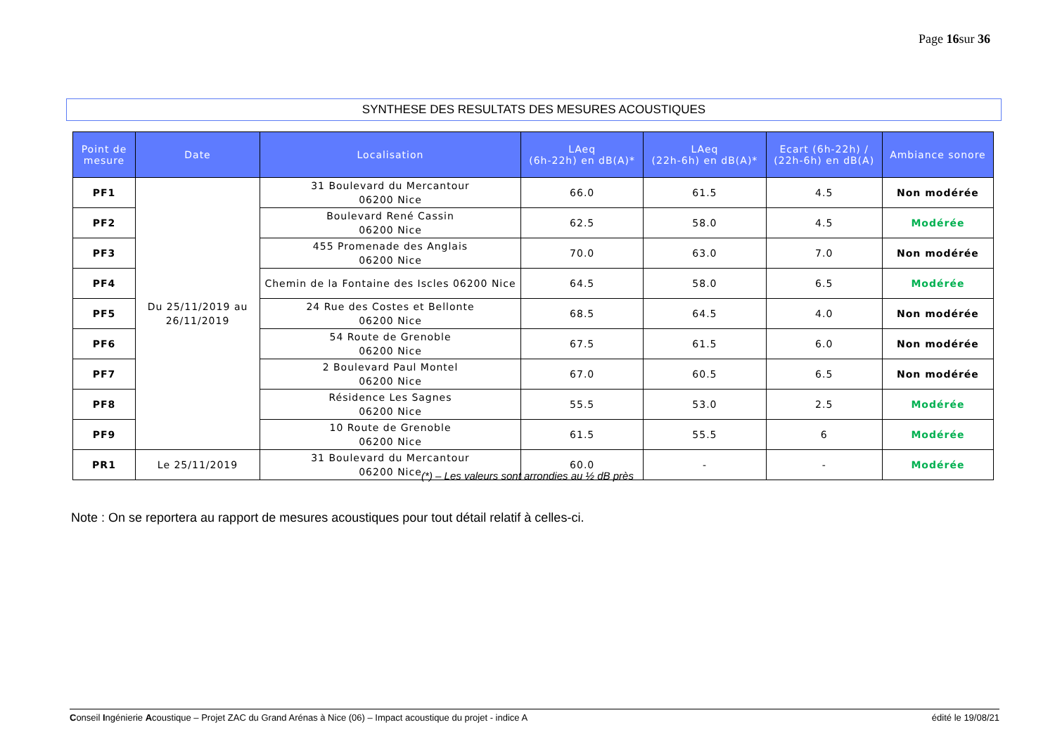Page 16sur 36
SYNTHESE DES RESULTATS DES MESURES ACOUSTIQUES
| Point de mesure | Date | Localisation | LAeq (6h-22h) en dB(A)* | LAeq (22h-6h) en dB(A)* | Ecart (6h-22h) / (22h-6h) en dB(A) | Ambiance sonore |
| --- | --- | --- | --- | --- | --- | --- |
| PF1 | Du 25/11/2019 au 26/11/2019 | 31 Boulevard du Mercantour 06200 Nice | 66.0 | 61.5 | 4.5 | Non modérée |
| PF2 | | Boulevard René Cassin 06200 Nice | 62.5 | 58.0 | 4.5 | Modérée |
| PF3 | | 455 Promenade des Anglais 06200 Nice | 70.0 | 63.0 | 7.0 | Non modérée |
| PF4 | | Chemin de la Fontaine des Iscles 06200 Nice | 64.5 | 58.0 | 6.5 | Modérée |
| PF5 | | 24 Rue des Costes et Bellonte 06200 Nice | 68.5 | 64.5 | 4.0 | Non modérée |
| PF6 | | 54 Route de Grenoble 06200 Nice | 67.5 | 61.5 | 6.0 | Non modérée |
| PF7 | | 2 Boulevard Paul Montel 06200 Nice | 67.0 | 60.5 | 6.5 | Non modérée |
| PF8 | | Résidence Les Sagnes 06200 Nice | 55.5 | 53.0 | 2.5 | Modérée |
| PF9 | | 10 Route de Grenoble 06200 Nice | 61.5 | 55.5 | 6 | Modérée |
| PR1 | Le 25/11/2019 | 31 Boulevard du Mercantour 06200 Nice | 60.0 | - | - | Modérée |
(*) – Les valeurs sont arrondies au ½ dB près
Note : On se reportera au rapport de mesures acoustiques pour tout détail relatif à celles-ci.
Conseil Ingénierie Acoustique – Projet ZAC du Grand Arénas à Nice (06) – Impact acoustique du projet - indice A édité le 19/08/21